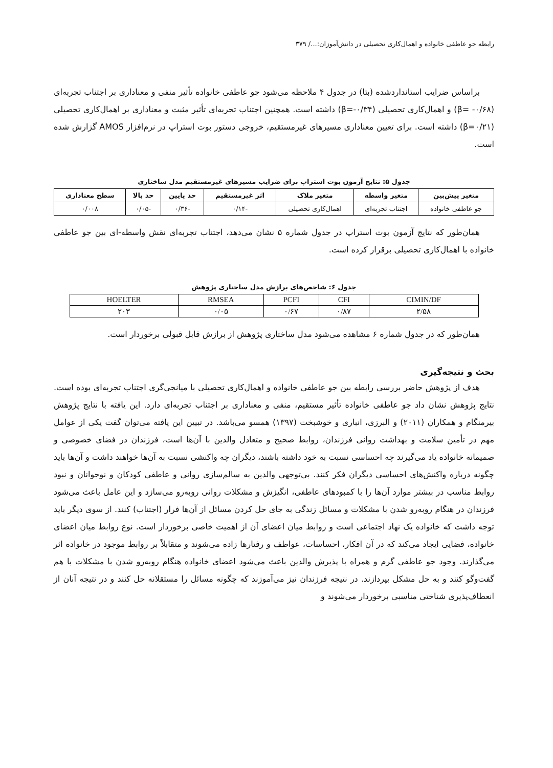رابطه جو عاطفی خانواده و اهمال‌کاری تحصیلی در دانش‌آموزان:.../ ۳۷۹
براساس ضرایب استانداردشده (بتا) در جدول ۴ ملاحظه می‌شود جو عاطفی خانواده تأثیر منفی و معناداری بر اجتناب تجربه‌ای (β= -۰/۶۸) و اهمال‌کاری تحصیلی (β=-۰/۳۴) داشته است. همچنین اجتناب تجربه‌ای تأثیر مثبت و معناداری بر اهمال‌کاری تحصیلی (β=۰/۲۱) داشته است. برای تعیین معناداری مسیرهای غیرمستقیم، خروجی دستور بوت استراپ در نرم‌افزار AMOS گزارش شده است.
جدول ۵: نتایج آزمون بوت استراپ برای ضرایب مسیرهای غیرمستقیم مدل ساختاری
| متغیر پیش‌بین | متغیر واسطه | متغیر ملاک | اثر غیرمستقیم | حد پایین | حد بالا | سطح معناداری |
| --- | --- | --- | --- | --- | --- | --- |
| جو عاطفی خانواده | اجتناب تجربه‌ای | اهمال‌کاری تحصیلی | -۰/۱۴ | -۰/۳۶ | -۰/۰۵ | ۰/۰۰۸ |
همان‌طور که نتایج آزمون بوت استراپ در جدول شماره ۵ نشان می‌دهد، اجتناب تجربه‌ای نقش واسطه-ای بین جو عاطفی خانواده با اهمال‌کاری تحصیلی برقرار کرده است.
جدول ۶: شاخص‌های برازش مدل ساختاری پژوهش
| CIMIN/DF | CFI | PCFI | RMSEA | HOELTER |
| ۲/۵۸ | ۰/۸۷ | ۰/۶۷ | ۰/۰۵ | ۲۰۳ |
همان‌طور که در جدول شماره ۶ مشاهده می‌شود مدل ساختاری پژوهش از برازش قابل قبولی برخوردار است.
بحث و نتیجه‌گیری
هدف از پژوهش حاضر بررسی رابطه بین جو عاطفی خانواده و اهمال‌کاری تحصیلی با میانجی‌گری اجتناب تجربه‌ای بوده است. نتایج پژوهش نشان داد جو عاطفی خانواده تأثیر مستقیم، منفی و معناداری بر اجتناب تجربه‌ای دارد. این یافته با نتایج پژوهش بیرمنگام و همکاران (۲۰۱۱) و البرزی، انباری و خوشبخت (۱۳۹۷) همسو می‌باشد. در تبیین این یافته می‌توان گفت یکی از عوامل مهم در تأمین سلامت و بهداشت روانی فرزندان، روابط صحیح و متعادل والدین با آن‌ها است، فرزندان در فضای خصوصی و صمیمانه خانواده یاد می‌گیرند چه احساسی نسبت به خود داشته باشند، دیگران چه واکنشی نسبت به آن‌ها خواهند داشت و آن‌ها باید چگونه درباره واکنش‌های احساسی دیگران فکر کنند. بی‌توجهی والدین به سالم‌سازی روانی و عاطفی کودکان و نوجوانان و نبود روابط مناسب در بیشتر موارد آن‌ها را با کمبودهای عاطفی، انگیزش و مشکلات روانی روبه‌رو می‌سازد و این عامل باعث می‌شود فرزندان در هنگام روبه‌رو شدن با مشکلات و مسائل زندگی به جای حل کردن مسائل از آن‌ها فرار (اجتناب) کنند. از سوی دیگر باید توجه داشت که خانواده یک نهاد اجتماعی است و روابط میان اعضای آن از اهمیت خاصی برخوردار است. نوع روابط میان اعضای خانواده، فضایی ایجاد می‌کند که در آن افکار، احساسات، عواطف و رفتارها زاده می‌شوند و متقابلاً بر روابط موجود در خانواده اثر می‌گذارند. وجود جو عاطفی گرم و همراه با پذیرش والدین باعث می‌شود اعضای خانواده هنگام روبه‌رو شدن با مشکلات با هم گفت‌وگو کنند و به حل مشکل بپردازند. در نتیجه فرزندان نیز می‌آموزند که چگونه مسائل را مستقلانه حل کنند و در نتیجه آنان از انعطاف‌پذیری شناختی مناسبی برخوردار می‌شوند و